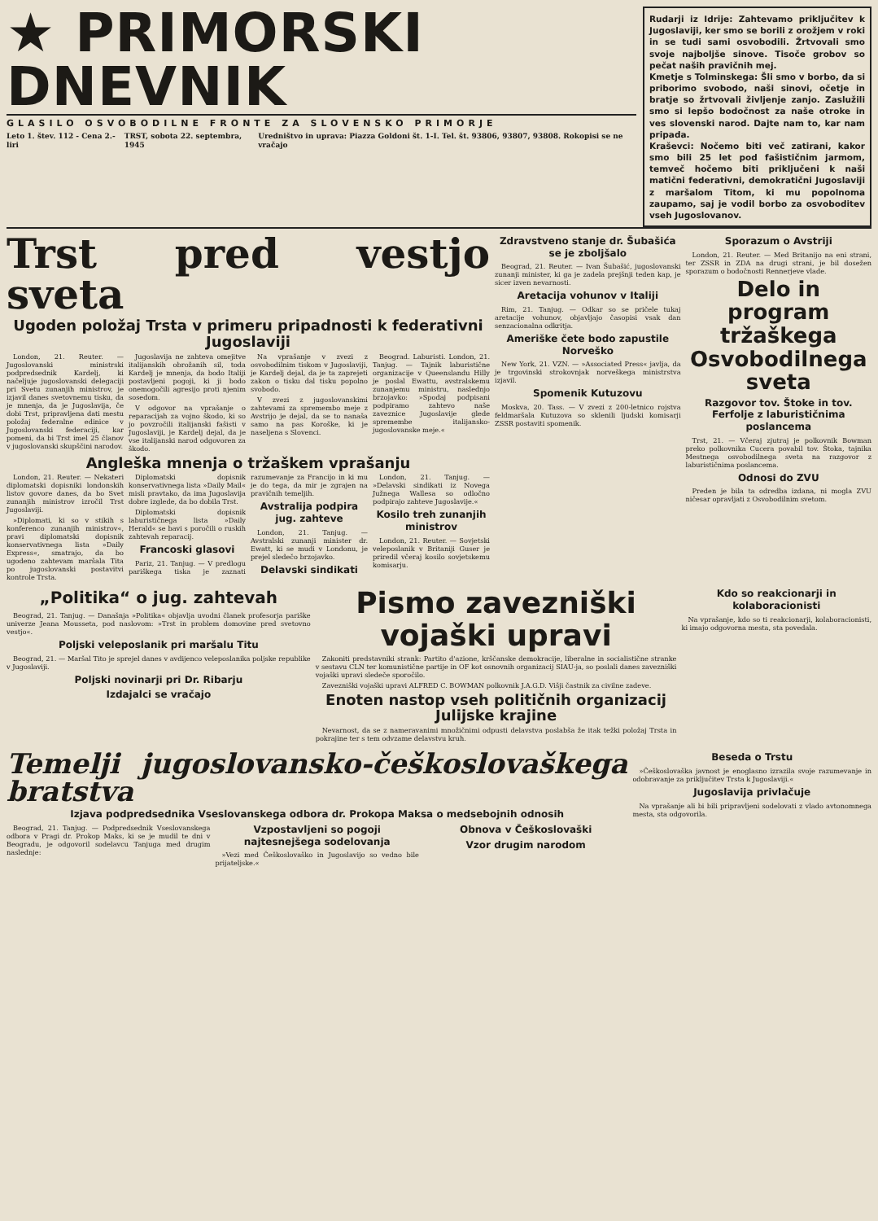★ PRIMORSKI DNEVNIK
GLASILO OSVOBODILNE FRONTE ZA SLOVENSKO PRIMORJE
Leto 1. štev. 112 - Cena 2.- liri TRST, sobota 22. septembra, 1945 Uredništvo in uprava: Piazza Goldoni št. 1-I. Tel. št. 93806, 93807, 93808. Rokopisi se ne vračajo
Rudarji iz Idrije: Zahtevamo priključitev k Jugoslaviji, ker smo se borili z orožjem v roki in se tudi sami osvobodili. Žrtvovali smo svoje najboljše sinove. Tisoče grobov so pečat naših pravičnih mej.
Kmetje s Tolminskega: Šli smo v borbo, da si priborimo svobodo, naši sinovi, očetje in bratje so žrtvovali življenje zanjo. Zaslužili smo si lepšo bodočnost za naše otroke in ves slovenski narod. Dajte nam to, kar nam pripada.
Kraševci: Nočemo biti več zatirani, kakor smo bili 25 let pod fašističnim jarmom, temveč hočemo biti priključeni k naši matični federativni, demokratični Jugoslaviji z maršalom Titom, ki mu popolnoma zaupamo, saj je vodil borbo za osvoboditev vseh Jugoslovanov.
Trst pred vestjo sveta
Ugoden položaj Trsta v primeru pripadnosti k federativni Jugoslaviji
London, 21. Reuter. — Jugoslovanski ministrski podpredsednik Kardelj, ki načeljuje jugoslovanski delegaciji pri Svetu zunanjih ministrov, je izjavil danes svetovnemu tisku, da je mnenja, da je Jugoslavija, če dobi Trst, pripravljena dati mestu položaj federalne edinice v Jugoslovanski federaciji, kar pomeni, da bi Trst imel 25 članov v jugoslovanski skupščini narodov.
Jugoslavija ne zahteva omejitve italijanskih obrožanih sil, toda Kardelj je mnenja, da bodo Italiji postavljeni pogoji, ki ji bodo onemogočili agresijo proti njenim sosedom.
V odgovor na vprašanje o reparacijah za vojno škodo, ki so jo povzročili italijanski fašisti v Jugoslaviji, je Kardelj dejal, da je vse italijanski narod odgovoren za škodo.
Na vprašanje v zvezi z osvobodilnim tiskom v Jugoslaviji, je Kardelj dejal, da je ta zaprejeti zakon o tisku dal tisku popolno svobodo.
V zvezi z jugoslovanskimi zahtevami za spremembo meje z Avstrijo je dejal, da se to nanaša samo na pas Koroške, ki je naseljena s Slovenci.
Beograd. Laburisti. London, 21. Tanjug. — Tajnik laburistične organizacije v Queenslandu Hilly je poslal Ewattu, avstralskemu zunanjemu ministru, naslednjo brzojavko: »Spodaj podpisani podpiramo zahtevo naše zaveznice Jugoslavije glede spremembe italijansko-jugoslovanske meje.«
Angleška mnenja o tržaškem vprašanju
London, 21. Reuter. — Nekateri diplomatski dopisniki londonskih listov govore danes, da bo Svet zunanjih ministrov izročil Trst Jugoslaviji.
»Diplomati, ki so v stikih s konferenco zunanjih ministrov«, pravi diplomatski dopisnik konservativnega lista »Daily Express«, smatrajo, da bo ugodeno zahtevam maršala Tita po jugoslovanski postavitvi kontrole Trsta.
Diplomatski dopisnik konservativnega lista »Daily Mail« misli pravtako, da ima Jugoslavija dobre izglede, da bo dobila Trst.
Diplomatski dopisnik laburističnega lista »Daily Herald« se bavi s poročili o ruskih zahtevah reparacij.
Francoski glasovi
Pariz, 21. Tanjug. — V predlogu pariškega tiska je zaznati razumevanje za Francijo in ki mu je do tega, da mir je zgrajen na pravičnih temeljih.
Avstralija podpira jug. zahteve
London, 21. Tanjug. — Avstralski zunanji minister dr. Ewatt, ki se mudi v Londonu, je prejel sledečo brzojavko.
Delavski sindikati
London, 21. Tanjug. — »Delavski sindikati iz Novega Južnega Wallesa so odločno podpirajo zahteve Jugoslavije.«
Kosilo treh zunanjih ministrov
London, 21. Reuter. — Sovjetski veleposlanik v Britaniji Guser je priredil včeraj kosilo sovjetskemu komisarju.
Zdravstveno stanje dr. Šubašića se je zboljšalo
Beograd, 21. Reuter. — Ivan Šubašić, jugoslovanski zunanji minister, ki ga je zadela prejšnji teden kap, je sicer izven nevarnosti.
Aretacija vohunov v Italiji
Rim, 21. Tanjug. — Odkar so se pričele tukaj aretacije vohunov, objavljajo časopisi vsak dan senzacionalna odkritja.
Ameriške čete bodo zapustile Norveško
New York, 21. VZN. — »Associated Press« javlja, da je trgovinski strokovnjak norveškega ministrstva izjavil.
Spomenik Kutuzovu
Moskva, 20. Tass. — V zvezi z 200-letnico rojstva feldmaršala Kutuzova so sklenili ljudski komisarji ZSSR postaviti spomenik.
Sporazum o Avstriji
London, 21. Reuter. — Med Britanijo na eni strani, ter ZSSR in ZDA na drugi strani, je bil dosežen sporazum o bodočnosti Rennerjeve vlade.
Delo in program tržaškega Osvobodilnega sveta
Razgovor tov. Štoke in tov. Ferfolje z laburističnima poslancema
Trst, 21. — Včeraj zjutraj je polkovnik Bowman preko polkovnika Cucera povabil tov. Štoka, tajnika Mestnega osvobodilnega sveta na razgovor z laburističnima poslancema.
Odnosi do ZVU
Preden je bila ta odredba izdana, ni mogla ZVU ničesar opravljati z Osvobodilnim svetom.
„Politika“ o jug. zahtevah
Beograd, 21. Tanjug. — Današnja »Politika« objavlja uvodni članek profesorja pariške univerze Jeana Mousseta, pod naslovom: »Trst in problem domovine pred svetovno vestjo«.
Poljski veleposlanik pri maršalu Titu
Beograd, 21. — Maršal Tito je sprejel danes v avdijenco veleposlanika poljske republike v Jugoslaviji.
Poljski novinarji pri Dr. Ribarju
Izdajalci se vračajo
Pismo zavezniški vojaški upravi
Zakoniti predstavniki strank: Partito d'azione, krščanske demokracije, liberalne in socialistične stranke v sestavu CLN ter komunistične partije in OF kot osnovnih organizacij SIAU-ja, so poslali danes zavezniški vojaški upravi sledeče sporočilo.
Zavezniški vojaški upravi ALFRED C. BOWMAN polkovnik J.A.G.D. Višji častnik za civilne zadeve.
Enoten nastop vseh političnih organizacij Julijske krajine
Nevarnost, da se z nameravanimi množičnimi odpusti delavstva poslabša že itak težki položaj Trsta in pokrajine ter s tem odvzame delavstvu kruh.
Kdo so reakcionarji in kolaboracionisti
Na vprašanje, kdo so ti reakcionarji, kolaboracionisti, ki imajo odgovorna mesta, sta povedala.
Temelji jugoslovansko-češkoslovaškega bratstva
Izjava podpredsednika Vseslovanskega odbora dr. Prokopa Maksa o medsebojnih odnosih
Beograd, 21. Tanjug. — Podpredsednik Vseslovanskega odbora v Pragi dr. Prokop Maks, ki se je mudil te dni v Beogradu, je odgovoril sodelavcu Tanjuga med drugim naslednje:
Vzpostavljeni so pogoji najtesnejšega sodelovanja
»Vezi med Češkoslovaško in Jugoslavijo so vedno bile prijateljske.«
Obnova v Češkoslovaški
Vzor drugim narodom
Beseda o Trstu
»Češkoslovaška javnost je enoglasno izrazila svoje razumevanje in odobravanje za priključitev Trsta k Jugoslaviji.«
Jugoslavija privlačuje
Na vprašanje ali bi bili pripravljeni sodelovati z vlado avtonomnega mesta, sta odgovorila.